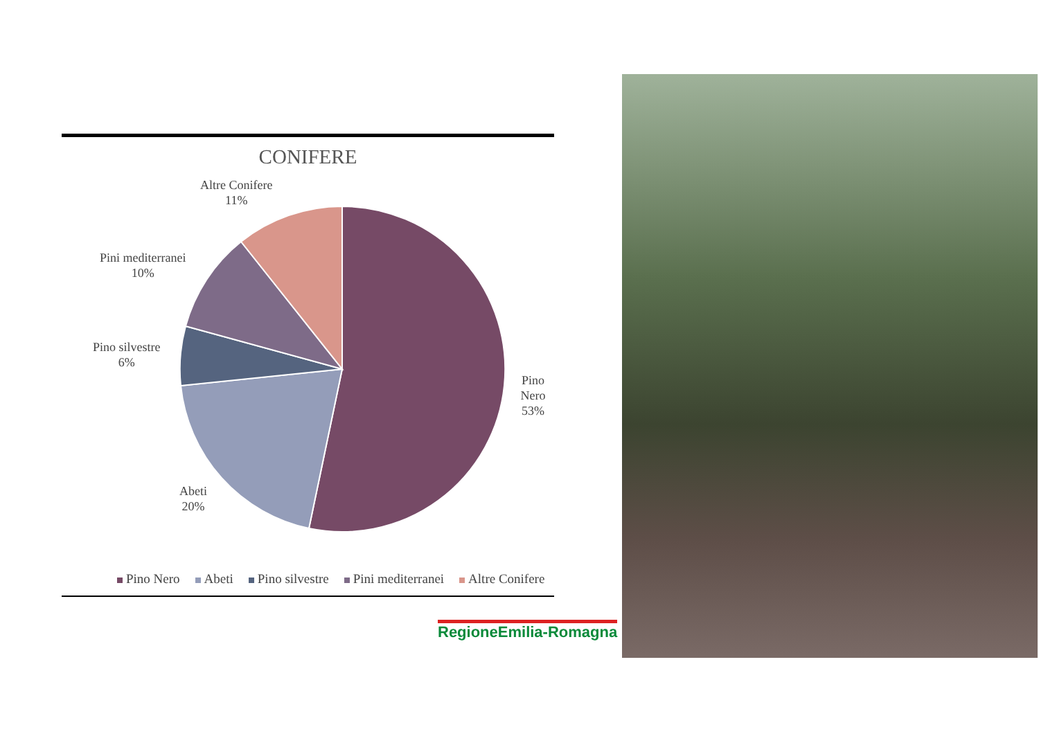CONIFERE
Pino Nero
53%
Abeti
20%
Pino silvestre
6%
Pini mediterranei
10%
Altre Conifere
11%
Pino Nero Abeti Pino silvestre Pini mediterranei Altre Conifere
RegioneEmilia-Romagna